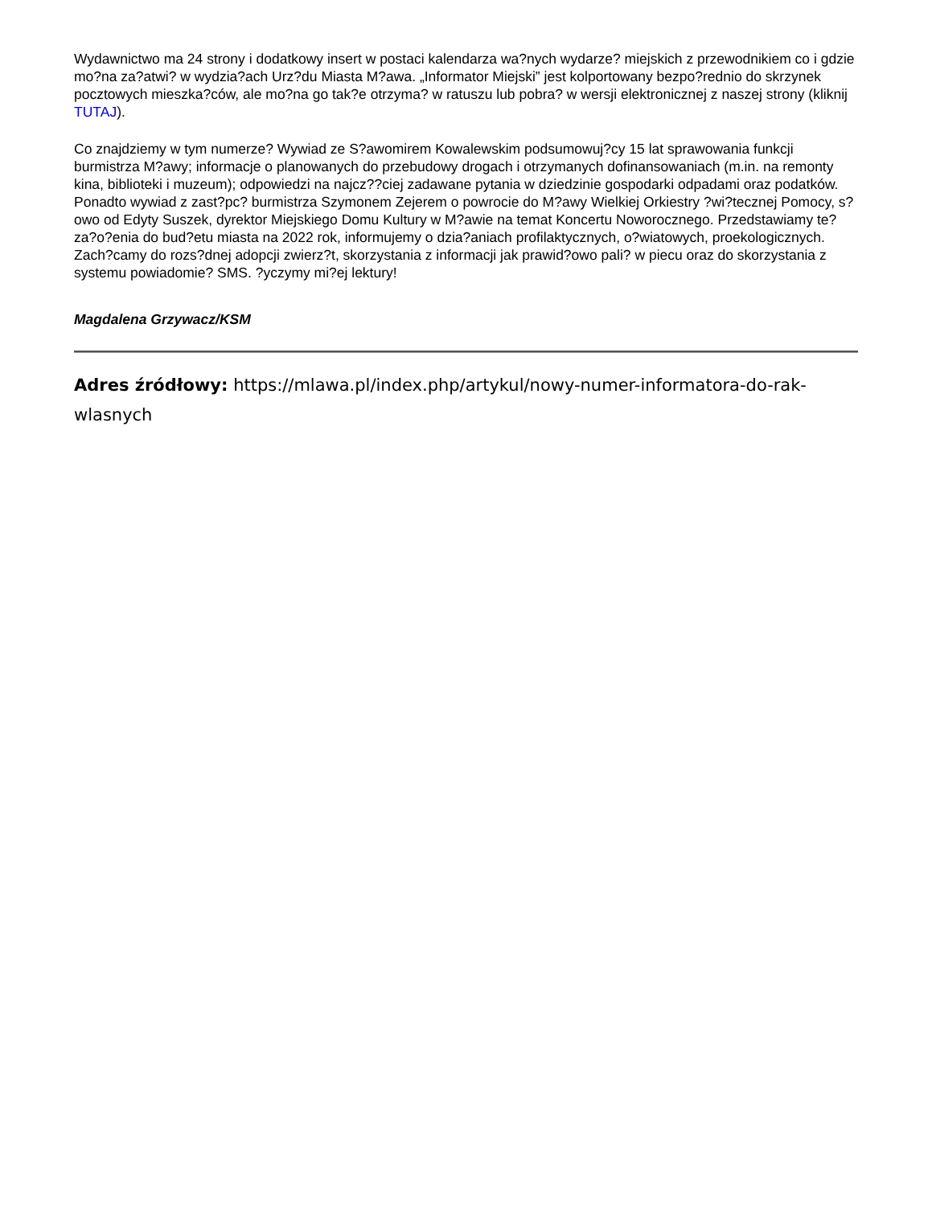Wydawnictwo ma 24 strony i dodatkowy insert w postaci kalendarza wa?nych wydarze? miejskich z przewodnikiem co i gdzie mo?na za?atwi? w wydzia?ach Urz?du Miasta M?awa. „Informator Miejski” jest kolportowany bezpo?rednio do skrzynek pocztowych mieszka?ców, ale mo?na go tak?e otrzyma? w ratuszu lub pobra? w wersji elektronicznej z naszej strony (kliknij TUTAJ).
Co znajdziemy w tym numerze? Wywiad ze S?awomirem Kowalewskim podsumowuj?cy 15 lat sprawowania funkcji burmistrza M?awy; informacje o planowanych do przebudowy drogach i otrzymanych dofinansowaniach (m.in. na remonty kina, biblioteki i muzeum); odpowiedzi na najcz??ciej zadawane pytania w dziedzinie gospodarki odpadami oraz podatków. Ponadto wywiad z zast?pc? burmistrza Szymonem Zejerem o powrocie do M?awy Wielkiej Orkiestry ?wi?tecznej Pomocy, s?owo od Edyty Suszek, dyrektor Miejskiego Domu Kultury w M?awie na temat Koncertu Noworocznego. Przedstawiamy te? za?o?enia do bud?etu miasta na 2022 rok, informujemy o dzia?aniach profilaktycznych, o?wiatowych, proekologicznych. Zach?camy do rozs?dnej adopcji zwierz?t, skorzystania z informacji jak prawid?owo pali? w piecu oraz do skorzystania z systemu powiadomie? SMS. ?yczymy mi?ej lektury!
Magdalena Grzywacz/KSM
Adres źródłowy: https://mlawa.pl/index.php/artykul/nowy-numer-informatora-do-rak-wlasnych